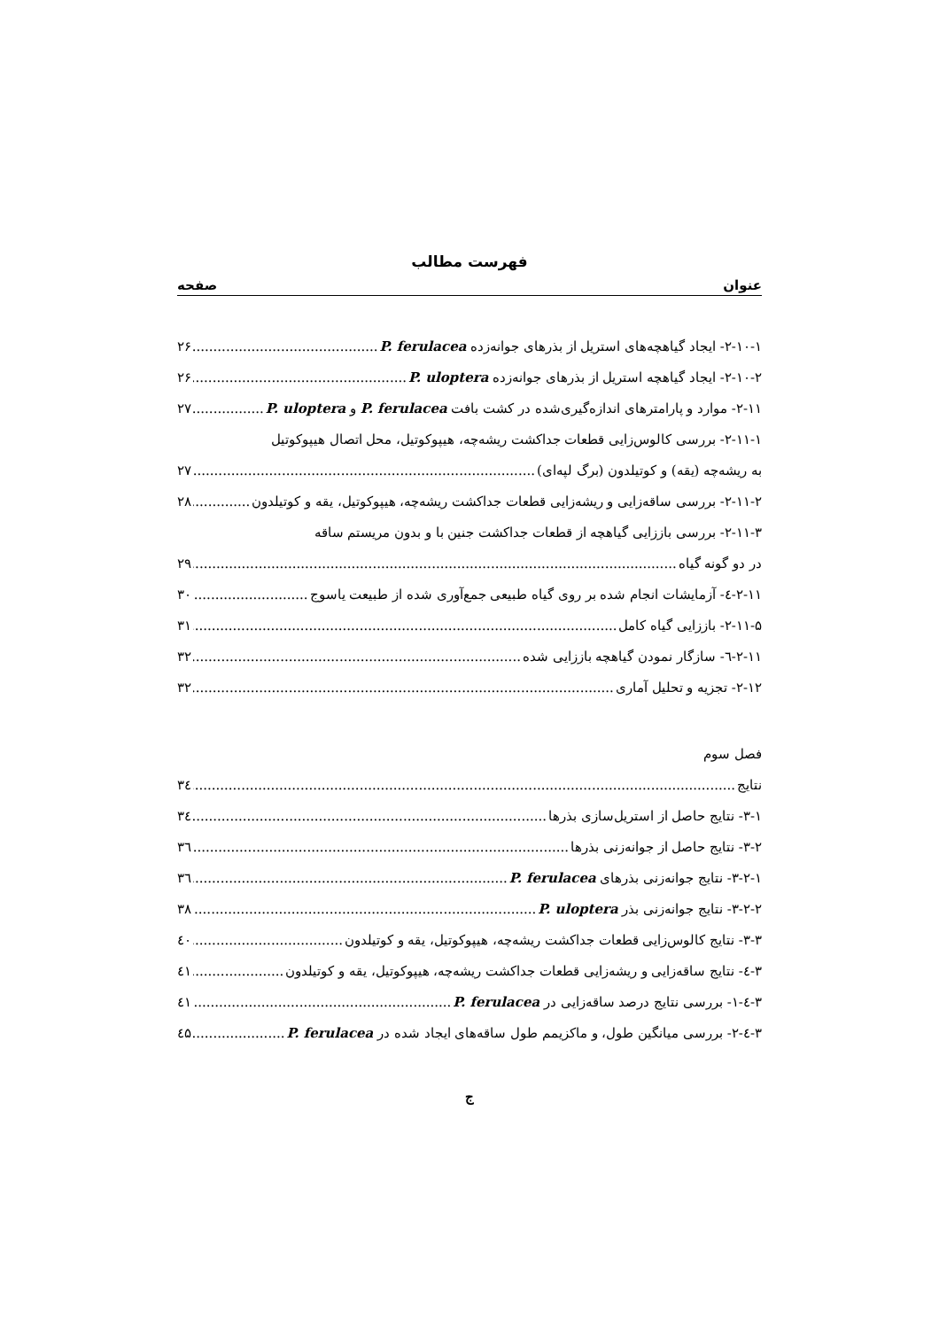فهرست مطالب
عنوان صفحه
۲-۱۰-۱- ایجاد گیاهچه‌های استریل از بذرهای جوانه‌زده P. ferulacea ۲۶
۲-۱۰-۲- ایجاد گیاهچه استریل از بذرهای جوانه‌زده P. uloptera ۲۶
۲-۱۱- موارد و پارامترهای اندازه‌گیری‌شده در کشت بافت P. ferulacea و P. uloptera ۲۷
۲-۱۱-۱- بررسی کالوس‌زایی قطعات جداکشت ریشه‌چه، هیپوکوتیل، محل اتصال هیپوکوتیل
به ریشه‌چه (یقه) و کوتیلدون (برگ لپه‌ای) ۲۷
۲-۱۱-۲- بررسی ساقه‌زایی و ریشه‌زایی قطعات جداکشت ریشه‌چه، هیپوکوتیل، یقه و کوتیلدون ۲۸
۲-۱۱-۳- بررسی باززایی گیاهچه از قطعات جداکشت جنین با و بدون مریستم ساقه
در دو گونه گیاه ۲۹
۲-۱۱-٤- آزمایشات انجام شده بر روی گیاه طبیعی جمع‌آوری شده از طبیعت یاسوج ۳۰
۲-۱۱-۵- باززایی گیاه کامل ۳۱
۲-۱۱-٦- سازگار نمودن گیاهچه باززایی شده ۳۲
۲-۱۲- تجزیه و تحلیل آماری ۳۲
فصل سوم
نتایج ۳٤
۳-۱- نتایج حاصل از استریل‌سازی بذرها ۳٤
۳-۲- نتایج حاصل از جوانه‌زنی بذرها ۳٦
۳-۲-۱- نتایج جوانه‌زنی بذرهای P. ferulacea ۳٦
۳-۲-۲- نتایج جوانه‌زنی بذر P. uloptera ۳۸
۳-۳- نتایج کالوس‌زایی قطعات جداکشت ریشه‌چه، هیپوکوتیل، یقه و کوتیلدون ٤۰
۳-٤- نتایج ساقه‌زایی و ریشه‌زایی قطعات جداکشت ریشه‌چه، هیپوکوتیل، یقه و کوتیلدون ٤۱
۳-٤-۱- بررسی نتایج درصد ساقه‌زایی در P. ferulacea ٤۱
۳-٤-۲- بررسی میانگین طول، و ماکزیمم طول ساقه‌های ایجاد شده در P. ferulacea ٤۵
ج